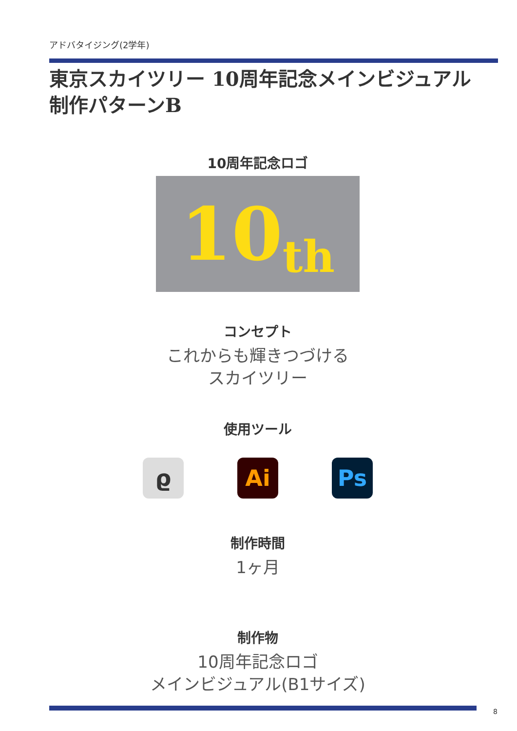アドバタイジング(2学年)
東京スカイツリー 10周年記念メインビジュアル
制作パターンB
10周年記念ロゴ
10 th
コンセプト
これからも輝きつづける
スカイツリー
使用ツール
ϱ Ai Ps
制作時間
1ヶ月
制作物
10周年記念ロゴ
メインビジュアル(B1サイズ)
8